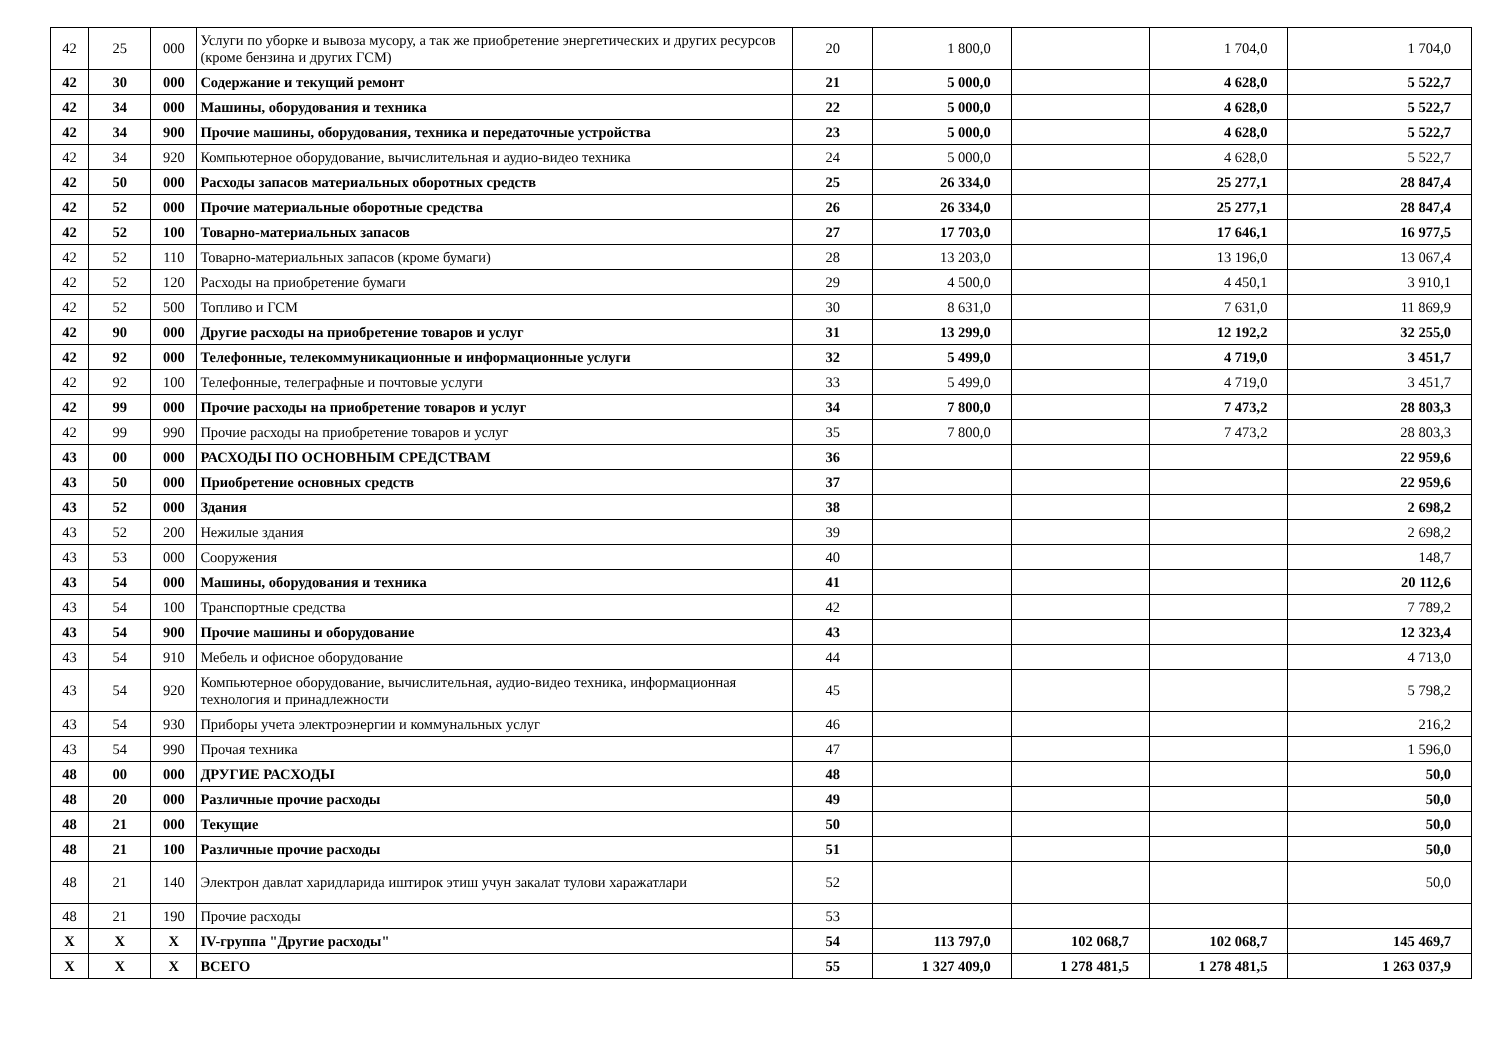| 42 | 25 | 000 | Услуги по уборке и вывоза мусору, а так же приобретение энергетических и других ресурсов (кроме бензина и других ГСМ) | 20 | 1 800,0 | | 1 704,0 | 1 704,0 |
| 42 | 30 | 000 | Содержание и текущий ремонт | 21 | 5 000,0 | | 4 628,0 | 5 522,7 |
| 42 | 34 | 000 | Машины, оборудования и техника | 22 | 5 000,0 | | 4 628,0 | 5 522,7 |
| 42 | 34 | 900 | Прочие машины, оборудования, техника и передаточные устройства | 23 | 5 000,0 | | 4 628,0 | 5 522,7 |
| 42 | 34 | 920 | Компьютерное оборудование, вычислительная и аудио-видео техника | 24 | 5 000,0 | | 4 628,0 | 5 522,7 |
| 42 | 50 | 000 | Расходы запасов материальных оборотных средств | 25 | 26 334,0 | | 25 277,1 | 28 847,4 |
| 42 | 52 | 000 | Прочие материальные оборотные средства | 26 | 26 334,0 | | 25 277,1 | 28 847,4 |
| 42 | 52 | 100 | Товарно-материальных запасов | 27 | 17 703,0 | | 17 646,1 | 16 977,5 |
| 42 | 52 | 110 | Товарно-материальных запасов (кроме бумаги) | 28 | 13 203,0 | | 13 196,0 | 13 067,4 |
| 42 | 52 | 120 | Расходы на приобретение бумаги | 29 | 4 500,0 | | 4 450,1 | 3 910,1 |
| 42 | 52 | 500 | Топливо и ГСМ | 30 | 8 631,0 | | 7 631,0 | 11 869,9 |
| 42 | 90 | 000 | Другие расходы на приобретение товаров и услуг | 31 | 13 299,0 | | 12 192,2 | 32 255,0 |
| 42 | 92 | 000 | Телефонные, телекоммуникационные и информационные услуги | 32 | 5 499,0 | | 4 719,0 | 3 451,7 |
| 42 | 92 | 100 | Телефонные, телеграфные и почтовые услуги | 33 | 5 499,0 | | 4 719,0 | 3 451,7 |
| 42 | 99 | 000 | Прочие расходы на приобретение товаров и услуг | 34 | 7 800,0 | | 7 473,2 | 28 803,3 |
| 42 | 99 | 990 | Прочие расходы на приобретение товаров и услуг | 35 | 7 800,0 | | 7 473,2 | 28 803,3 |
| 43 | 00 | 000 | РАСХОДЫ ПО ОСНОВНЫМ СРЕДСТВАМ | 36 | | | | 22 959,6 |
| 43 | 50 | 000 | Приобретение основных средств | 37 | | | | 22 959,6 |
| 43 | 52 | 000 | Здания | 38 | | | | 2 698,2 |
| 43 | 52 | 200 | Нежилые здания | 39 | | | | 2 698,2 |
| 43 | 53 | 000 | Сооружения | 40 | | | | 148,7 |
| 43 | 54 | 000 | Машины, оборудования и техника | 41 | | | | 20 112,6 |
| 43 | 54 | 100 | Транспортные средства | 42 | | | | 7 789,2 |
| 43 | 54 | 900 | Прочие машины и оборудование | 43 | | | | 12 323,4 |
| 43 | 54 | 910 | Мебель и офисное оборудование | 44 | | | | 4 713,0 |
| 43 | 54 | 920 | Компьютерное оборудование, вычислительная, аудио-видео техника, информационная технология и принадлежности | 45 | | | | 5 798,2 |
| 43 | 54 | 930 | Приборы учета электроэнергии и коммунальных услуг | 46 | | | | 216,2 |
| 43 | 54 | 990 | Прочая техника | 47 | | | | 1 596,0 |
| 48 | 00 | 000 | ДРУГИЕ РАСХОДЫ | 48 | | | | 50,0 |
| 48 | 20 | 000 | Различные прочие расходы | 49 | | | | 50,0 |
| 48 | 21 | 000 | Текущие | 50 | | | | 50,0 |
| 48 | 21 | 100 | Различные прочие расходы | 51 | | | | 50,0 |
| 48 | 21 | 140 | Электрон давлат харидларида иштирок этиш учун закалат тулови харажатлари | 52 | | | | 50,0 |
| 48 | 21 | 190 | Прочие расходы | 53 | | | | |
| X | X | X | IV-группа "Другие расходы" | 54 | 113 797,0 | 102 068,7 | 102 068,7 | 145 469,7 |
| X | X | X | ВСЕГО | 55 | 1 327 409,0 | 1 278 481,5 | 1 278 481,5 | 1 263 037,9 |